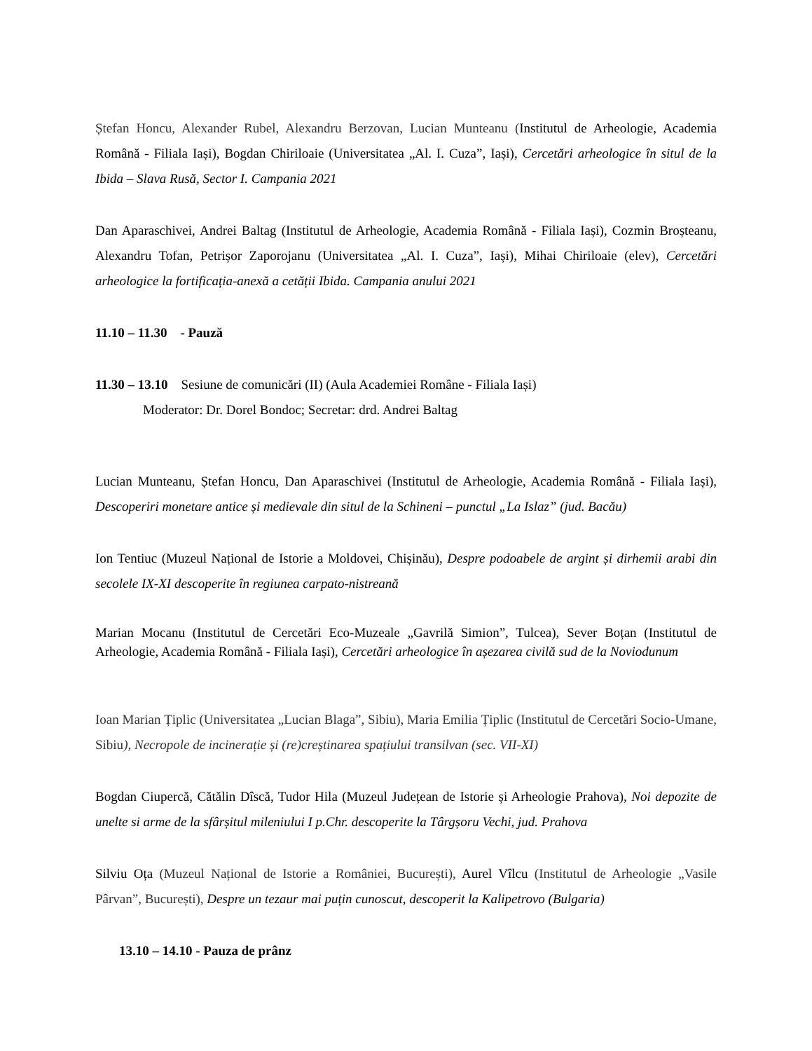Ștefan Honcu, Alexander Rubel, Alexandru Berzovan, Lucian Munteanu (Institutul de Arheologie, Academia Română - Filiala Iași), Bogdan Chiriloaie (Universitatea „Al. I. Cuza”, Iași), Cercetări arheologice în situl de la Ibida – Slava Rusă, Sector I. Campania 2021
Dan Aparaschivei, Andrei Baltag (Institutul de Arheologie, Academia Română - Filiala Iași), Cozmin Broșteanu, Alexandru Tofan, Petrișor Zaporojanu (Universitatea „Al. I. Cuza”, Iași), Mihai Chiriloaie (elev), Cercetări arheologice la fortificația-anexă a cetății Ibida. Campania anului 2021
11.10 – 11.30 - Pauză
11.30 – 13.10 Sesiune de comunicări (II) (Aula Academiei Române - Filiala Iași)
Moderator: Dr. Dorel Bondoc; Secretar: drd. Andrei Baltag
Lucian Munteanu, Ștefan Honcu, Dan Aparaschivei (Institutul de Arheologie, Academia Română - Filiala Iași), Descoperiri monetare antice și medievale din situl de la Schineni – punctul „La Islaz” (jud. Bacău)
Ion Tentiuc (Muzeul Național de Istorie a Moldovei, Chișinău), Despre podoabele de argint și dirhemii arabi din secolele IX-XI descoperite în regiunea carpato-nistreană
Marian Mocanu (Institutul de Cercetări Eco-Muzeale „Gavrilă Simion”, Tulcea), Sever Boțan (Institutul de Arheologie, Academia Română - Filiala Iași), Cercetări arheologice în așezarea civilă sud de la Noviodunum
Ioan Marian Țiplic (Universitatea „Lucian Blaga”, Sibiu), Maria Emilia Țiplic (Institutul de Cercetări Socio-Umane, Sibiu), Necropole de incinerație și (re)creștinarea spațiului transilvan (sec. VII-XI)
Bogdan Ciupercă, Cătălin Dîscă, Tudor Hila (Muzeul Județean de Istorie și Arheologie Prahova), Noi depozite de unelte si arme de la sfârșitul mileniului I p.Chr. descoperite la Târgșoru Vechi, jud. Prahova
Silviu Oța (Muzeul Național de Istorie a României, București), Aurel Vîlcu (Institutul de Arheologie „Vasile Pârvan”, București), Despre un tezaur mai puțin cunoscut, descoperit la Kalipetrovo (Bulgaria)
13.10 – 14.10 - Pauza de prânz